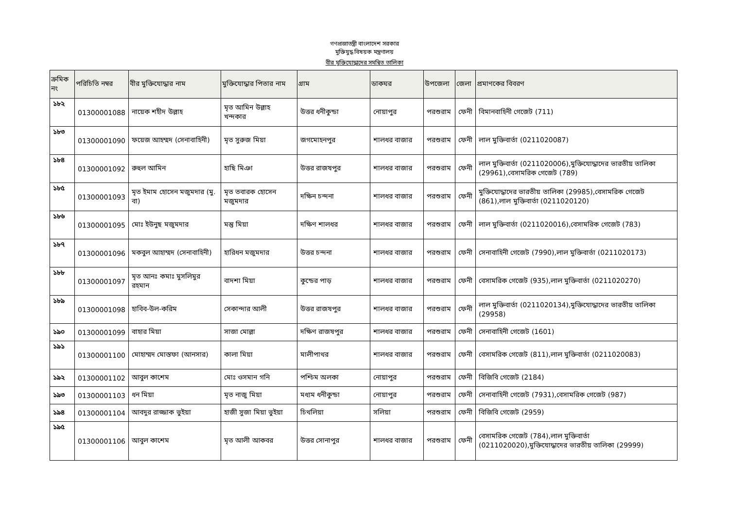গণপ্রজাতন্ত্রী বাংলাদেশ সরকার
মুক্তিযুদ্ধ বিষয়ক মন্ত্রণালয়
বীর মুক্তিযোদ্ধাদের সমন্বিত তালিকা
| ক্রমিক নং | পরিচিতি নম্বর | বীর মুক্তিযোদ্ধার নাম | মুক্তিযোদ্ধার পিতার নাম | গ্রাম | ডাকঘর | উপজেলা | জেলা | প্রমাণকের বিবরণ |
| --- | --- | --- | --- | --- | --- | --- | --- | --- |
| ১৮২ | 01300001088 | নায়েক শহীদ উল্লাহ | মৃত আমিন উল্লাহ খন্দকার | উত্তর ধনীকুন্ডা | নোয়াপুর | পরশুরাম | ফেনী | বিমানবাহিনী গেজেট (711) |
| ১৮৩ | 01300001090 | ফয়েজ আহম্মদ (সেনাবাহিনী) | মৃত সুরুজ মিয়া | জগমোহনপুর | শালধর বাজার | পরশুরাম | ফেনী | লাল মুক্তিবার্তা (0211020087) |
| ১৮৪ | 01300001092 | রুহুল আমিন | হাছি মিঞা | উত্তর রাজষপুর | শালধর বাজার | পরশুরাম | ফেনী | লাল মুক্তিবার্তা (0211020006),মুক্তিযোদ্ধাদের ভারতীয় তালিকা (29961),বেসামরিক গেজেট (789) |
| ১৮৫ | 01300001093 | মৃত ইমাম হোসেন মজুমদার (মু. বা) | মৃত তবারক হোসেন মজুমদার | দক্ষিন চন্দনা | শালধর বাজার | পরশুরাম | ফেনী | মুক্তিযোদ্ধাদের ভারতীয় তালিকা (29985),বেসামরিক গেজেট (861),লাল মুক্তিবার্তা (0211020120) |
| ১৮৬ | 01300001095 | মোঃ ইউনুছ মজুমদার | মন্তু মিয়া | দক্ষিণ শালধর | শালধর বাজার | পরশুরাম | ফেনী | লাল মুক্তিবার্তা (0211020016),বেসামরিক গেজেট (783) |
| ১৮৭ | 01300001096 | মকবুল আহাম্মদ (সেনাবাহিনী) | হারিধন মজুমদার | উত্তর চন্দনা | শালধর বাজার | পরশুরাম | ফেনী | সেনাবাহিনী গেজেট (7990),লাল মুক্তিবার্তা (0211020173) |
| ১৮৮ | 01300001097 | মৃত আনঃ কমাঃ মুসলিমুর রহমান | বাদশা মিয়া | কুন্ডের পাড় | শালধর বাজার | পরশুরাম | ফেনী | বেসামরিক গেজেট (935),লাল মুক্তিবার্তা (0211020270) |
| ১৮৯ | 01300001098 | হাবিব-উল-করিম | সেকান্দার আলী | উত্তর রাজষপুর | শালধর বাজার | পরশুরাম | ফেনী | লাল মুক্তিবার্তা (0211020134),মুক্তিযোদ্ধাদের ভারতীয় তালিকা (29958) |
| ১৯০ | 01300001099 | বাহার মিয়া | সাজা মোল্লা | দক্ষিণ রাজষপুর | শালধর বাজার | পরশুরাম | ফেনী | সেনাবাহিনী গেজেট (1601) |
| ১৯১ | 01300001100 | মোহাম্মদ মোস্তফা (আনসার) | কালা মিয়া | মালীপাথর | শালধর বাজার | পরশুরাম | ফেনী | বেসামরিক গেজেট (811),লাল মুক্তিবার্তা (0211020083) |
| ১৯২ | 01300001102 | আবুল কাশেম | মোঃ ওসমান গনি | পশ্চিম অলকা | নোয়াপুর | পরশুরাম | ফেনী | বিজিবি গেজেট (2184) |
| ১৯৩ | 01300001103 | ধন মিয়া | মৃত নাজু মিয়া | মধ্যম ধনীকুন্ডা | নোয়াপুর | পরশুরাম | ফেনী | সেনাবাহিনী গেজেট (7931),বেসামরিক গেজেট (987) |
| ১৯৪ | 01300001104 | আবদুর রাজ্জাক ভুইয়া | হাজী সুজা মিয়া ভুইয়া | চিথলিয়া | সলিয়া | পরশুরাম | ফেনী | বিজিবি গেজেট (2959) |
| ১৯৫ | 01300001106 | আবুল কাশেম | মৃত আলী আকবর | উত্তর সোনাপুর | শালধর বাজার | পরশুরাম | ফেনী | বেসামরিক গেজেট (784),লাল মুক্তিবার্তা (0211020020),মুক্তিযোদ্ধাদের ভারতীয় তালিকা (29999) |